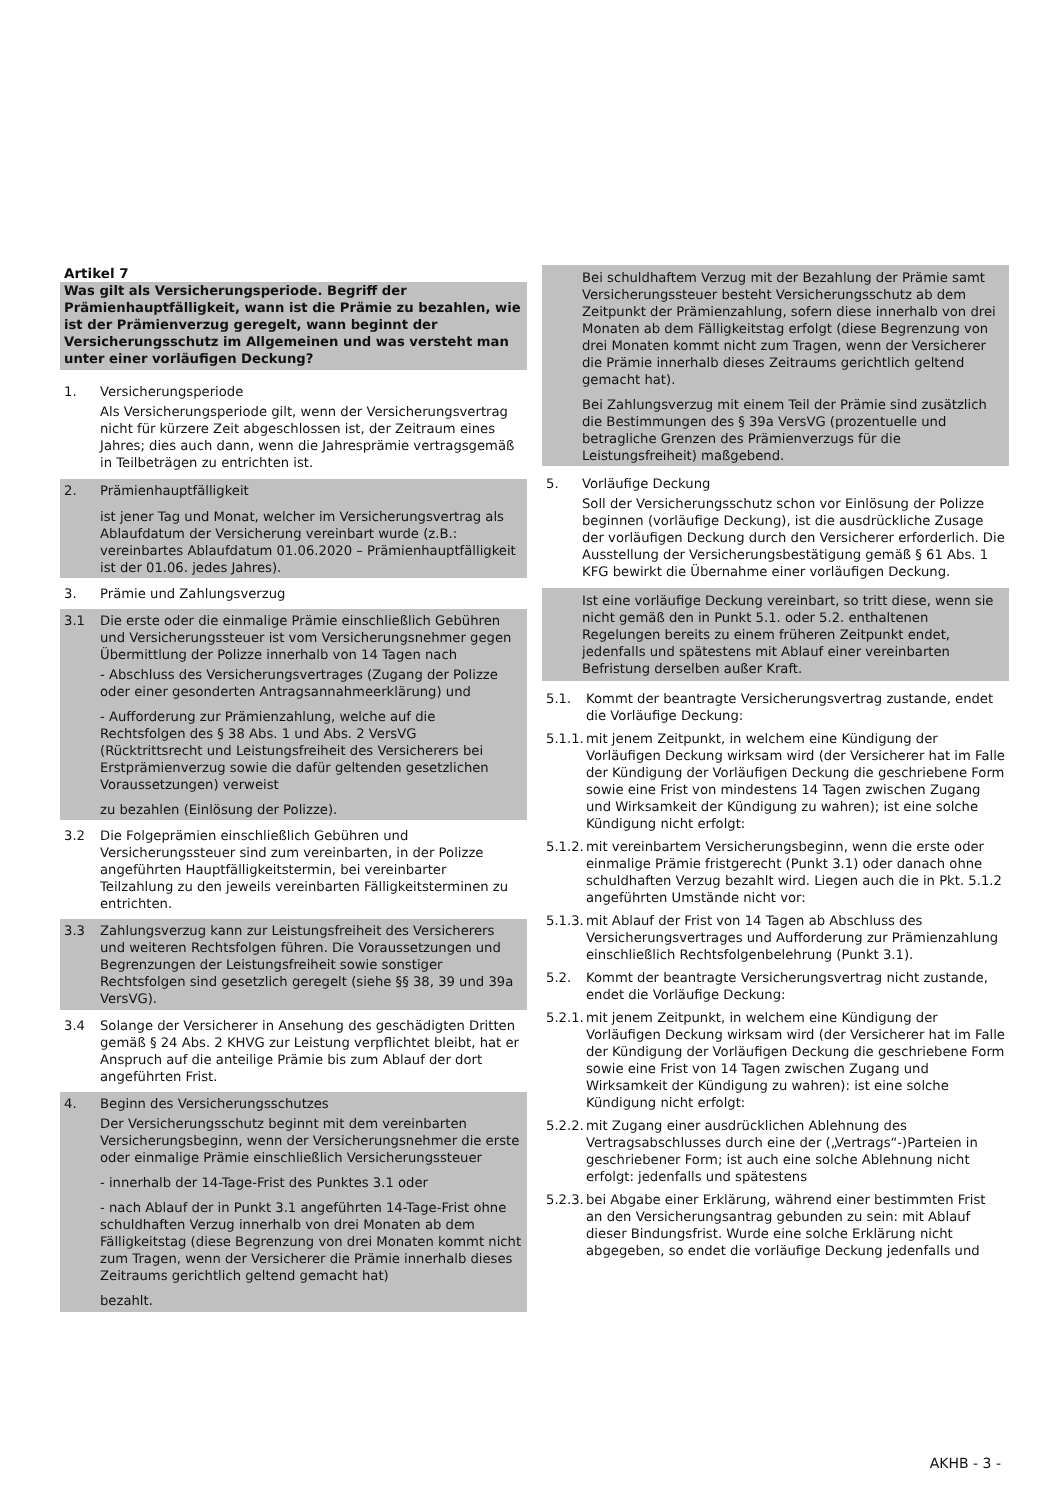Artikel 7
Was gilt als Versicherungsperiode. Begriff der Prämienhauptfälligkeit, wann ist die Prämie zu bezahlen, wie ist der Prämienverzug geregelt, wann beginnt der Versicherungsschutz im Allgemeinen und was versteht man unter einer vorläufigen Deckung?
1. Versicherungsperiode
Als Versicherungsperiode gilt, wenn der Versicherungsvertrag nicht für kürzere Zeit abgeschlossen ist, der Zeitraum eines Jahres; dies auch dann, wenn die Jahresprämie vertragsgemäß in Teilbeträgen zu entrichten ist.
2. Prämienhauptfälligkeit
ist jener Tag und Monat, welcher im Versicherungsvertrag als Ablaufdatum der Versicherung vereinbart wurde (z.B.: vereinbartes Ablaufdatum 01.06.2020 – Prämienhauptfälligkeit ist der 01.06. jedes Jahres).
3. Prämie und Zahlungsverzug
3.1 Die erste oder die einmalige Prämie einschließlich Gebühren und Versicherungssteuer ist vom Versicherungsnehmer gegen Übermittlung der Polizze innerhalb von 14 Tagen nach
- Abschluss des Versicherungsvertrages (Zugang der Polizze oder einer gesonderten Antragsannahmeerklärung) und
- Aufforderung zur Prämienzahlung, welche auf die Rechtsfolgen des § 38 Abs. 1 und Abs. 2 VersVG (Rücktrittsrecht und Leistungsfreiheit des Versicherers bei Erstprämienverzug sowie die dafür geltenden gesetzlichen Voraussetzungen) verweist
zu bezahlen (Einlösung der Polizze).
3.2 Die Folgeprämien einschließlich Gebühren und Versicherungssteuer sind zum vereinbarten, in der Polizze angeführten Hauptfälligkeitstermin, bei vereinbarter Teilzahlung zu den jeweils vereinbarten Fälligkeitsterminen zu entrichten.
3.3 Zahlungsverzug kann zur Leistungsfreiheit des Versicherers und weiteren Rechtsfolgen führen. Die Voraussetzungen und Begrenzungen der Leistungsfreiheit sowie sonstiger Rechtsfolgen sind gesetzlich geregelt (siehe §§ 38, 39 und 39a VersVG).
3.4 Solange der Versicherer in Ansehung des geschädigten Dritten gemäß § 24 Abs. 2 KHVG zur Leistung verpflichtet bleibt, hat er Anspruch auf die anteilige Prämie bis zum Ablauf der dort angeführten Frist.
4. Beginn des Versicherungsschutzes
Der Versicherungsschutz beginnt mit dem vereinbarten Versicherungsbeginn, wenn der Versicherungsnehmer die erste oder einmalige Prämie einschließlich Versicherungssteuer
- innerhalb der 14-Tage-Frist des Punktes 3.1 oder
- nach Ablauf der in Punkt 3.1 angeführten 14-Tage-Frist ohne schuldhaften Verzug innerhalb von drei Monaten ab dem Fälligkeitstag (diese Begrenzung von drei Monaten kommt nicht zum Tragen, wenn der Versicherer die Prämie innerhalb dieses Zeitraums gerichtlich geltend gemacht hat)
bezahlt.
Bei schuldhaftem Verzug mit der Bezahlung der Prämie samt Versicherungssteuer besteht Versicherungsschutz ab dem Zeitpunkt der Prämienzahlung, sofern diese innerhalb von drei Monaten ab dem Fälligkeitstag erfolgt (diese Begrenzung von drei Monaten kommt nicht zum Tragen, wenn der Versicherer die Prämie innerhalb dieses Zeitraums gerichtlich geltend gemacht hat).
Bei Zahlungsverzug mit einem Teil der Prämie sind zusätzlich die Bestimmungen des § 39a VersVG (prozentuelle und betragliche Grenzen des Prämienverzugs für die Leistungsfreiheit) maßgebend.
5. Vorläufige Deckung
Soll der Versicherungsschutz schon vor Einlösung der Polizze beginnen (vorläufige Deckung), ist die ausdrückliche Zusage der vorläufigen Deckung durch den Versicherer erforderlich. Die Ausstellung der Versicherungsbestätigung gemäß § 61 Abs. 1 KFG bewirkt die Übernahme einer vorläufigen Deckung.
Ist eine vorläufige Deckung vereinbart, so tritt diese, wenn sie nicht gemäß den in Punkt 5.1. oder 5.2. enthaltenen Regelungen bereits zu einem früheren Zeitpunkt endet, jedenfalls und spätestens mit Ablauf einer vereinbarten Befristung derselben außer Kraft.
5.1. Kommt der beantragte Versicherungsvertrag zustande, endet die Vorläufige Deckung:
5.1.1. mit jenem Zeitpunkt, in welchem eine Kündigung der Vorläufigen Deckung wirksam wird (der Versicherer hat im Falle der Kündigung der Vorläufigen Deckung die geschriebene Form sowie eine Frist von mindestens 14 Tagen zwischen Zugang und Wirksamkeit der Kündigung zu wahren); ist eine solche Kündigung nicht erfolgt:
5.1.2. mit vereinbartem Versicherungsbeginn, wenn die erste oder einmalige Prämie fristgerecht (Punkt 3.1) oder danach ohne schuldhaften Verzug bezahlt wird. Liegen auch die in Pkt. 5.1.2 angeführten Umstände nicht vor:
5.1.3. mit Ablauf der Frist von 14 Tagen ab Abschluss des Versicherungsvertrages und Aufforderung zur Prämienzahlung einschließlich Rechtsfolgenbelehrung (Punkt 3.1).
5.2. Kommt der beantragte Versicherungsvertrag nicht zustande, endet die Vorläufige Deckung:
5.2.1. mit jenem Zeitpunkt, in welchem eine Kündigung der Vorläufigen Deckung wirksam wird (der Versicherer hat im Falle der Kündigung der Vorläufigen Deckung die geschriebene Form sowie eine Frist von 14 Tagen zwischen Zugang und Wirksamkeit der Kündigung zu wahren): ist eine solche Kündigung nicht erfolgt:
5.2.2. mit Zugang einer ausdrücklichen Ablehnung des Vertragsabschlusses durch eine der („Vertrags“-)Parteien in geschriebener Form; ist auch eine solche Ablehnung nicht erfolgt: jedenfalls und spätestens
5.2.3. bei Abgabe einer Erklärung, während einer bestimmten Frist an den Versicherungsantrag gebunden zu sein: mit Ablauf dieser Bindungsfrist. Wurde eine solche Erklärung nicht abgegeben, so endet die vorläufige Deckung jedenfalls und
AKHB - 3 -